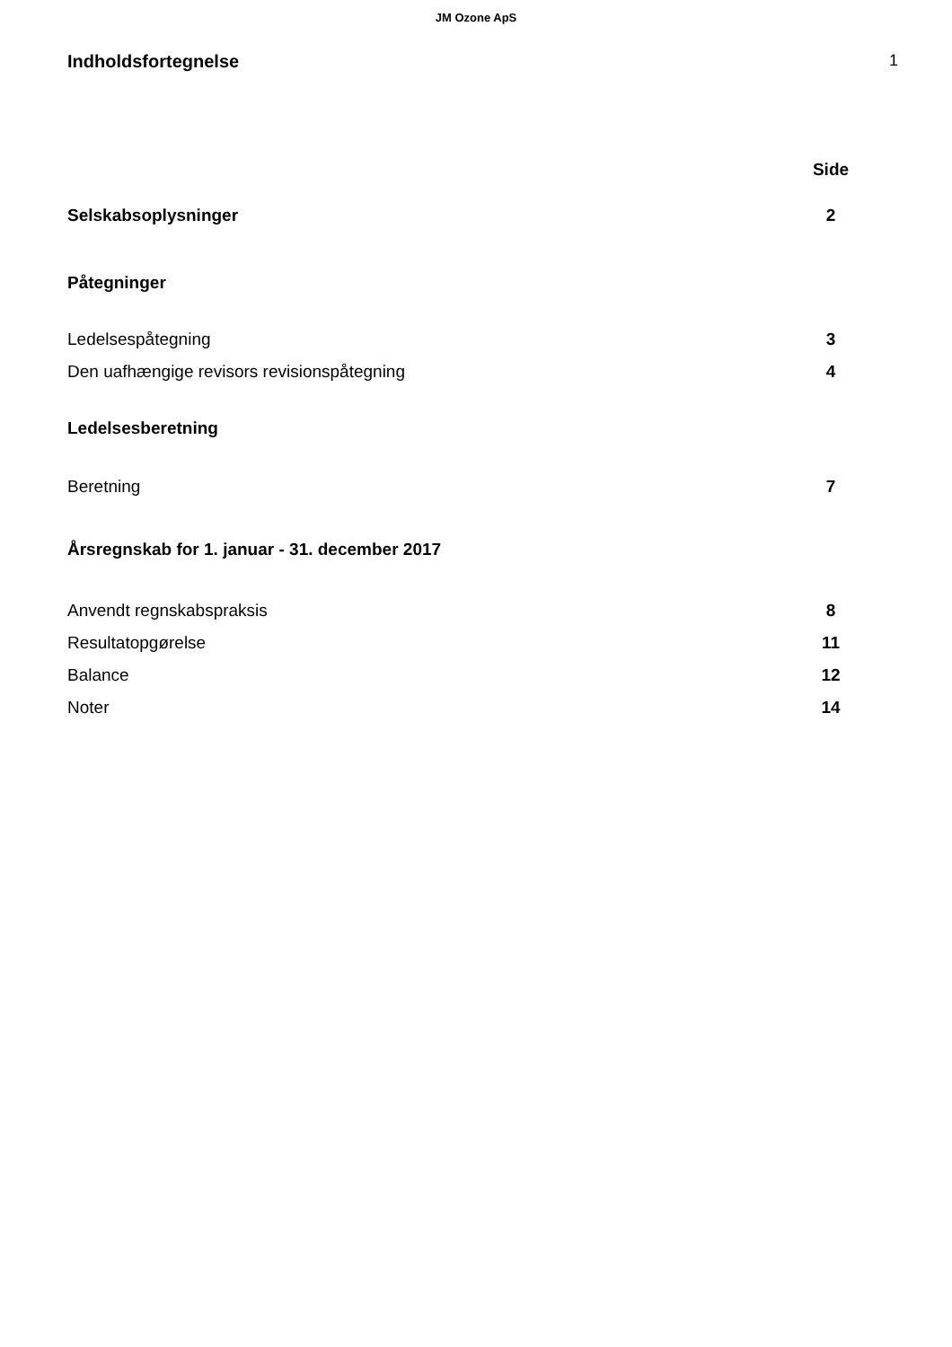JM Ozone ApS
Indholdsfortegnelse 1
| | Side |
| Selskabsoplysninger | 2 |
| Påtegninger | |
| Ledelsespåtegning | 3 |
| Den uafhængige revisors revisionspåtegning | 4 |
| Ledelsesberetning | |
| Beretning | 7 |
| Årsregnskab for 1. januar - 31. december 2017 | |
| Anvendt regnskabspraksis | 8 |
| Resultatopgørelse | 11 |
| Balance | 12 |
| Noter | 14 |